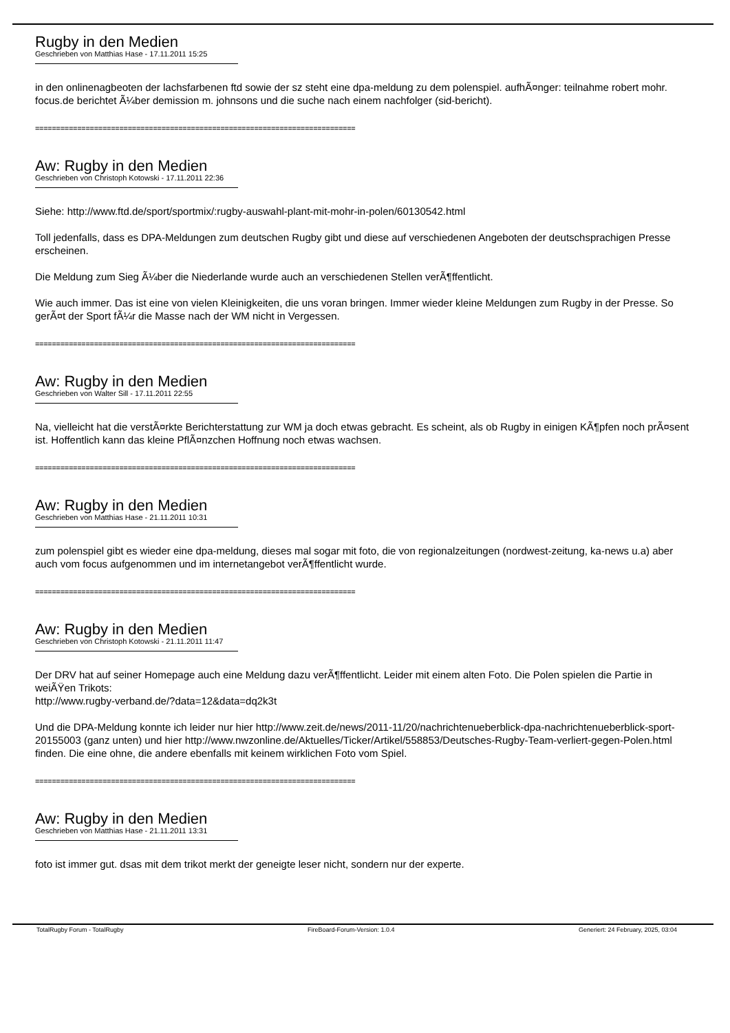Rugby in den Medien
Geschrieben von Matthias Hase - 17.11.2011 15:25
in den onlinenagbeoten der lachsfarbenen ftd sowie der sz steht eine dpa-meldung zu dem polenspiel. aufhÃ¤nger: teilnahme robert mohr. focus.de berichtet Ã¼ber demission m. johnsons und die suche nach einem nachfolger (sid-bericht).
============================================================================
Aw: Rugby in den Medien
Geschrieben von Christoph Kotowski - 17.11.2011 22:36
Siehe: http://www.ftd.de/sport/sportmix/:rugby-auswahl-plant-mit-mohr-in-polen/60130542.html
Toll jedenfalls, dass es DPA-Meldungen zum deutschen Rugby gibt und diese auf verschiedenen Angeboten der deutschsprachigen Presse erscheinen.
Die Meldung zum Sieg Ã¼ber die Niederlande wurde auch an verschiedenen Stellen verÃ¶ffentlicht.
Wie auch immer. Das ist eine von vielen Kleinigkeiten, die uns voran bringen. Immer wieder kleine Meldungen zum Rugby in der Presse. So gerÃ¤t der Sport fÃ¼r die Masse nach der WM nicht in Vergessen.
============================================================================
Aw: Rugby in den Medien
Geschrieben von Walter Sill - 17.11.2011 22:55
Na, vielleicht hat die verstÃ¤rkte Berichterstattung zur WM ja doch etwas gebracht. Es scheint, als ob Rugby in einigen KÃ¶pfen noch prÃ¤sent ist. Hoffentlich kann das kleine PflÃ¤nzchen Hoffnung noch etwas wachsen.
============================================================================
Aw: Rugby in den Medien
Geschrieben von Matthias Hase - 21.11.2011 10:31
zum polenspiel gibt es wieder eine dpa-meldung, dieses mal sogar mit foto, die von regionalzeitungen (nordwest-zeitung, ka-news u.a) aber auch vom focus aufgenommen und im internetangebot verÃ¶ffentlicht wurde.
============================================================================
Aw: Rugby in den Medien
Geschrieben von Christoph Kotowski - 21.11.2011 11:47
Der DRV hat auf seiner Homepage auch eine Meldung dazu verÃ¶ffentlicht. Leider mit einem alten Foto. Die Polen spielen die Partie in weiÃŸen Trikots:
http://www.rugby-verband.de/?data=12&data=dq2k3t
Und die DPA-Meldung konnte ich leider nur hier http://www.zeit.de/news/2011-11/20/nachrichtenueberblick-dpa-nachrichtenueberblick-sport-20155003 (ganz unten) und hier http://www.nwzonline.de/Aktuelles/Ticker/Artikel/558853/Deutsches-Rugby-Team-verliert-gegen-Polen.html finden. Die eine ohne, die andere ebenfalls mit keinem wirklichen Foto vom Spiel.
============================================================================
Aw: Rugby in den Medien
Geschrieben von Matthias Hase - 21.11.2011 13:31
foto ist immer gut. dsas mit dem trikot merkt der geneigte leser nicht, sondern nur der experte.
TotalRugby Forum - TotalRugby FireBoard-Forum-Version: 1.0.4 Generiert: 24 February, 2025, 03:04